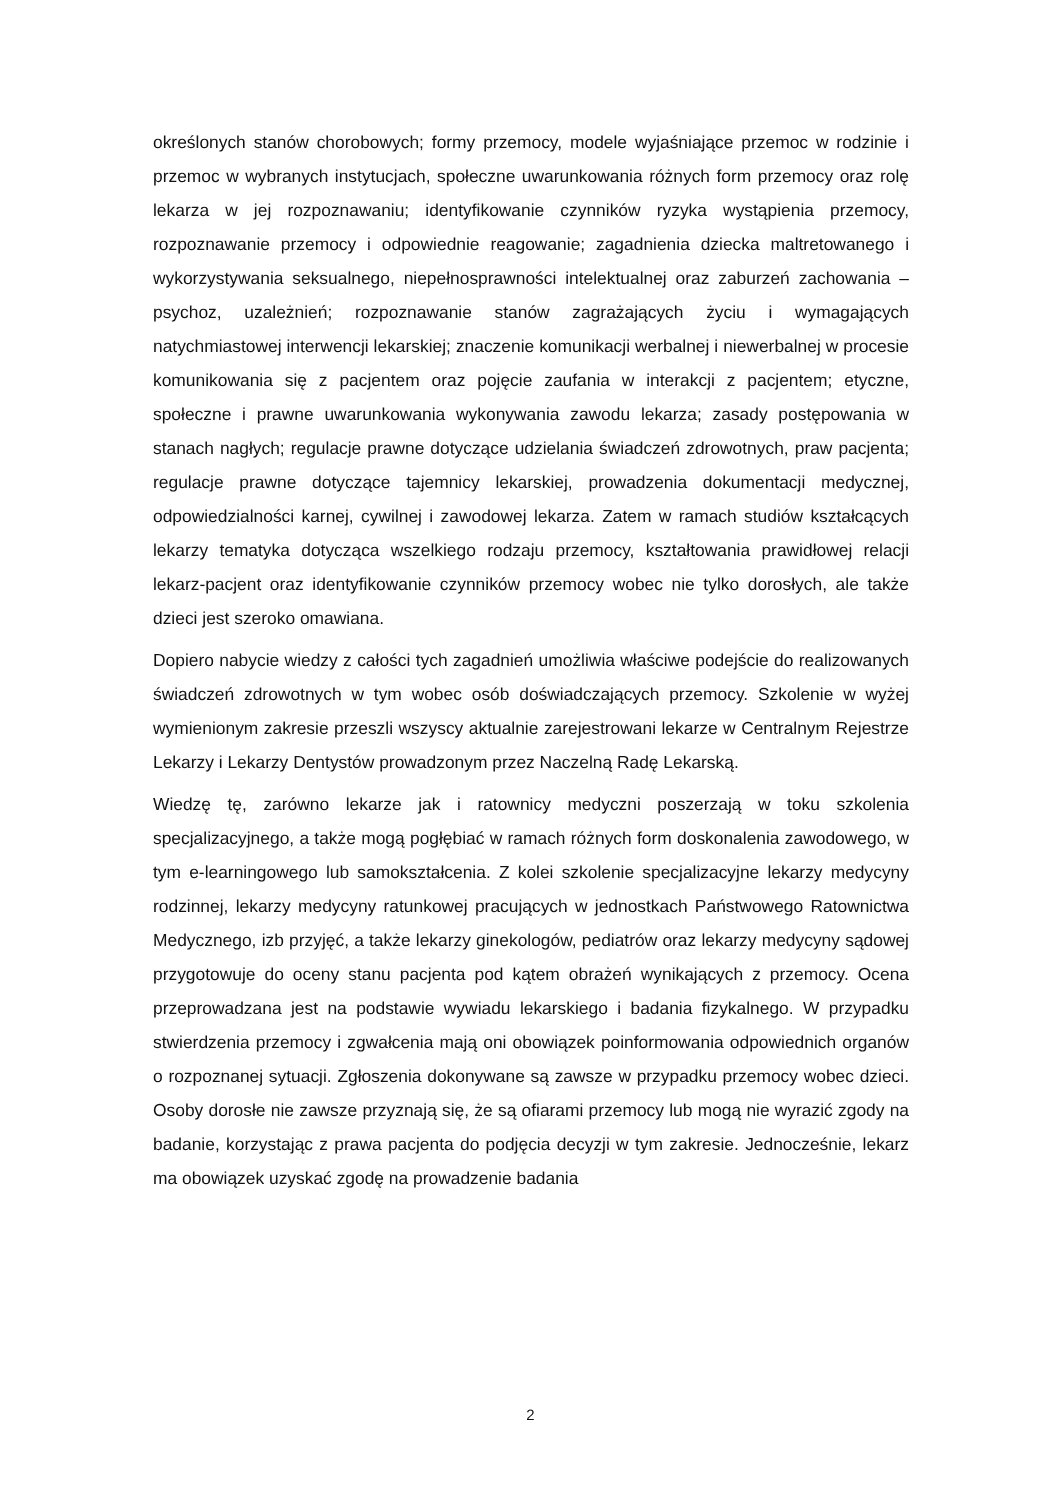określonych stanów chorobowych; formy przemocy, modele wyjaśniające przemoc w rodzinie i przemoc w wybranych instytucjach, społeczne uwarunkowania różnych form przemocy oraz rolę lekarza w jej rozpoznawaniu; identyfikowanie czynników ryzyka wystąpienia przemocy, rozpoznawanie przemocy i odpowiednie reagowanie; zagadnienia dziecka maltretowanego i wykorzystywania seksualnego, niepełnosprawności intelektualnej oraz zaburzeń zachowania – psychoz, uzależnień; rozpoznawanie stanów zagrażających życiu i wymagających natychmiastowej interwencji lekarskiej; znaczenie komunikacji werbalnej i niewerbalnej w procesie komunikowania się z pacjentem oraz pojęcie zaufania w interakcji z pacjentem; etyczne, społeczne i prawne uwarunkowania wykonywania zawodu lekarza; zasady postępowania w stanach nagłych; regulacje prawne dotyczące udzielania świadczeń zdrowotnych, praw pacjenta; regulacje prawne dotyczące tajemnicy lekarskiej, prowadzenia dokumentacji medycznej, odpowiedzialności karnej, cywilnej i zawodowej lekarza. Zatem w ramach studiów kształcących lekarzy tematyka dotycząca wszelkiego rodzaju przemocy, kształtowania prawidłowej relacji lekarz-pacjent oraz identyfikowanie czynników przemocy wobec nie tylko dorosłych, ale także dzieci jest szeroko omawiana.
Dopiero nabycie wiedzy z całości tych zagadnień umożliwia właściwe podejście do realizowanych świadczeń zdrowotnych w tym wobec osób doświadczających przemocy. Szkolenie w wyżej wymienionym zakresie przeszli wszyscy aktualnie zarejestrowani lekarze w Centralnym Rejestrze Lekarzy i Lekarzy Dentystów prowadzonym przez Naczelną Radę Lekarską.
Wiedzę tę, zarówno lekarze jak i ratownicy medyczni poszerzają w toku szkolenia specjalizacyjnego, a także mogą pogłębiać w ramach różnych form doskonalenia zawodowego, w tym e-learningowego lub samokształcenia. Z kolei szkolenie specjalizacyjne lekarzy medycyny rodzinnej, lekarzy medycyny ratunkowej pracujących w jednostkach Państwowego Ratownictwa Medycznego, izb przyjęć, a także lekarzy ginekologów, pediatrów oraz lekarzy medycyny sądowej przygotowuje do oceny stanu pacjenta pod kątem obrażeń wynikających z przemocy. Ocena przeprowadzana jest na podstawie wywiadu lekarskiego i badania fizykalnego. W przypadku stwierdzenia przemocy i zgwałcenia mają oni obowiązek poinformowania odpowiednich organów o rozpoznanej sytuacji. Zgłoszenia dokonywane są zawsze w przypadku przemocy wobec dzieci. Osoby dorosłe nie zawsze przyznają się, że są ofiarami przemocy lub mogą nie wyrazić zgody na badanie, korzystając z prawa pacjenta do podjęcia decyzji w tym zakresie. Jednocześnie, lekarz ma obowiązek uzyskać zgodę na prowadzenie badania
2